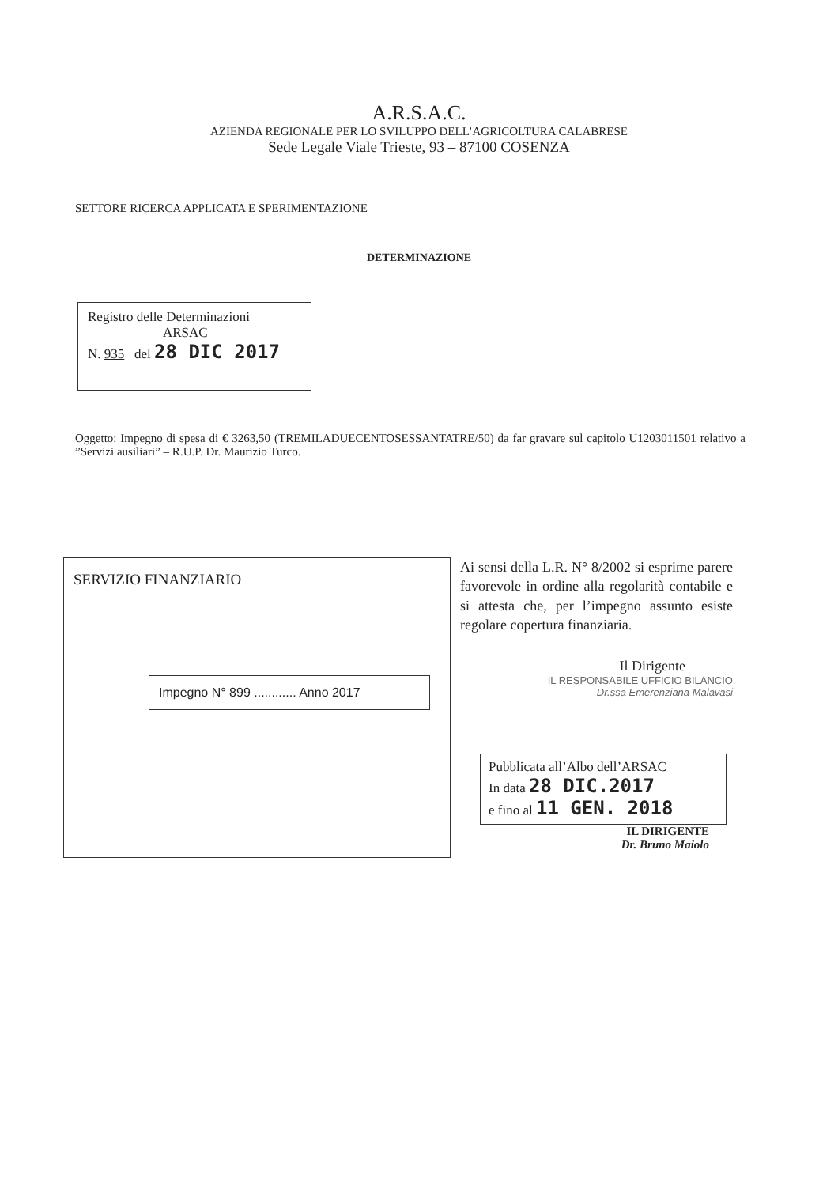A.R.S.A.C.
AZIENDA REGIONALE PER LO SVILUPPO DELL’AGRICOLTURA CALABRESE
Sede Legale Viale Trieste, 93 – 87100 COSENZA
SETTORE RICERCA APPLICATA E SPERIMENTAZIONE
DETERMINAZIONE
Registro delle Determinazioni
ARSAC
N. 935 del 28 DIC 2017
Oggetto: Impegno di spesa di € 3263,50 (TREMILADUECENTOSESSANTATRE/50) da far gravare sul capitolo U1203011501 relativo a ”Servizi ausiliari” – R.U.P. Dr. Maurizio Turco.
SERVIZIO FINANZIARIO
Impegno N° 899 ............ Anno 2017
Ai sensi della L.R. N° 8/2002 si esprime parere favorevole in ordine alla regolarità contabile e si attesta che, per l’impegno assunto esiste regolare copertura finanziaria.
Il Dirigente
IL RESPONSABILE UFFICIO BILANCIO
Dr.ssa Emerenziana Malavasi
Pubblicata all’Albo dell’ARSAC
In data 28 DIC.2017
e fino al 11 GEN. 2018
IL DIRIGENTE
Dr. Bruno Maiolo